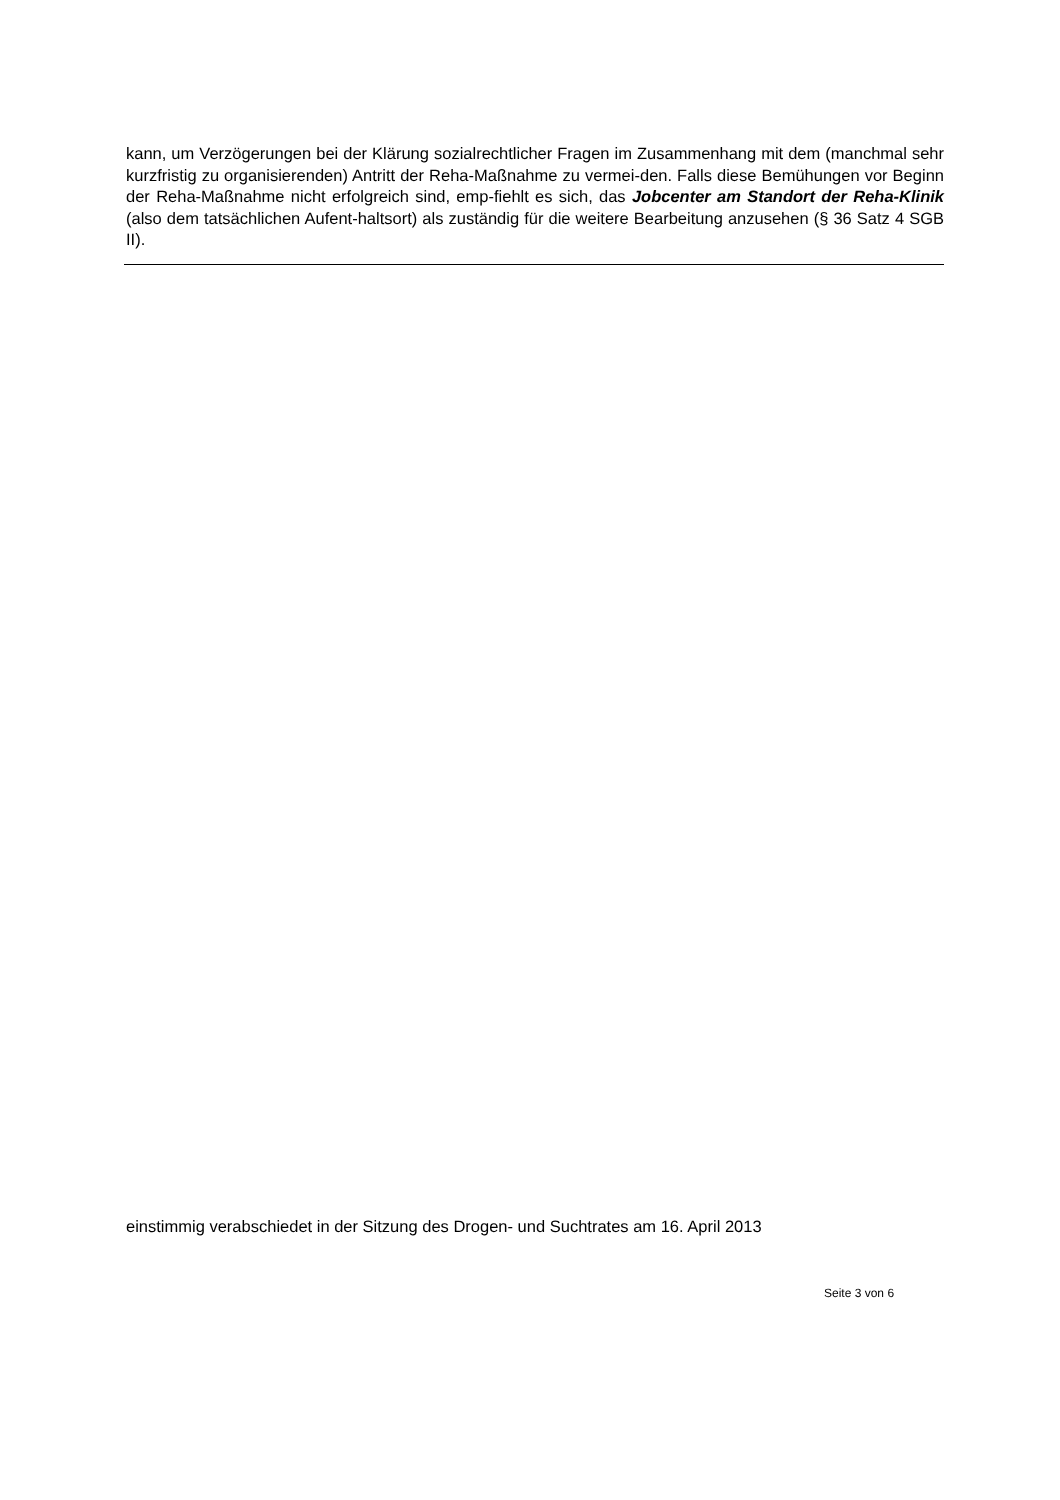kann, um Verzögerungen bei der Klärung sozialrechtlicher Fragen im Zusammenhang mit dem (manchmal sehr kurzfristig zu organisierenden) Antritt der Reha-Maßnahme zu vermei-den. Falls diese Bemühungen vor Beginn der Reha-Maßnahme nicht erfolgreich sind, emp-fiehlt es sich, das Jobcenter am Standort der Reha-Klinik (also dem tatsächlichen Aufent-haltsort) als zuständig für die weitere Bearbeitung anzusehen (§ 36 Satz 4 SGB II).
einstimmig verabschiedet in der Sitzung des Drogen- und Suchtrates am 16. April 2013
Seite 3 von 6